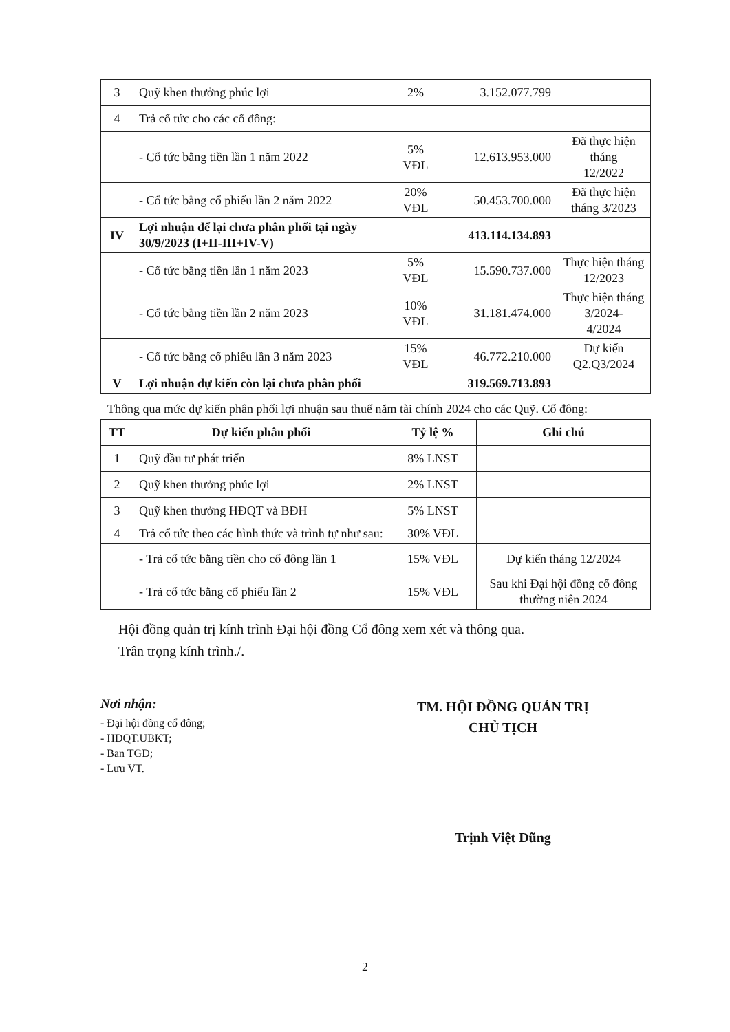| 3 | Quỹ khen thưởng phúc lợi | 2% | 3.152.077.799 | |
| 4 | Trả cổ tức cho các cổ đông: | | | |
| | - Cổ tức bằng tiền lần 1 năm 2022 | 5% VĐL | 12.613.953.000 | Đã thực hiện tháng 12/2022 |
| | - Cổ tức bằng cổ phiếu lần 2 năm 2022 | 20% VĐL | 50.453.700.000 | Đã thực hiện tháng 3/2023 |
| IV | Lợi nhuận để lại chưa phân phối tại ngày 30/9/2023 (I+II-III+IV-V) | | 413.114.134.893 | |
| | - Cổ tức bằng tiền lần 1 năm 2023 | 5% VĐL | 15.590.737.000 | Thực hiện tháng 12/2023 |
| | - Cổ tức bằng tiền lần 2 năm 2023 | 10% VĐL | 31.181.474.000 | Thực hiện tháng 3/2024- 4/2024 |
| | - Cổ tức bằng cổ phiếu lần 3 năm 2023 | 15% VĐL | 46.772.210.000 | Dự kiến Q2.Q3/2024 |
| V | Lợi nhuận dự kiến còn lại chưa phân phối | | 319.569.713.893 | |
Thông qua mức dự kiến phân phối lợi nhuận sau thuế năm tài chính 2024 cho các Quỹ. Cổ đông:
| TT | Dự kiến phân phối | Tỷ lệ % | Ghi chú |
| --- | --- | --- | --- |
| 1 | Quỹ đầu tư phát triển | 8% LNST | |
| 2 | Quỹ khen thưởng phúc lợi | 2% LNST | |
| 3 | Quỹ khen thưởng HĐQT và BĐH | 5% LNST | |
| 4 | Trả cổ tức theo các hình thức và trình tự như sau: | 30% VĐL | |
| | - Trả cổ tức bằng tiền cho cổ đông lần 1 | 15% VĐL | Dự kiến tháng 12/2024 |
| | - Trả cổ tức bằng cổ phiếu lần 2 | 15% VĐL | Sau khi Đại hội đồng cổ đông thường niên 2024 |
Hội đồng quản trị kính trình Đại hội đồng Cổ đông xem xét và thông qua.
Trân trọng kính trình./.
Nơi nhận:
- Đại hội đồng cổ đông;
- HĐQT.UBKT;
- Ban TGĐ;
- Lưu VT.
TM. HỘI ĐỒNG QUẢN TRỊ
CHỦ TỊCH
Trịnh Việt Dũng
2